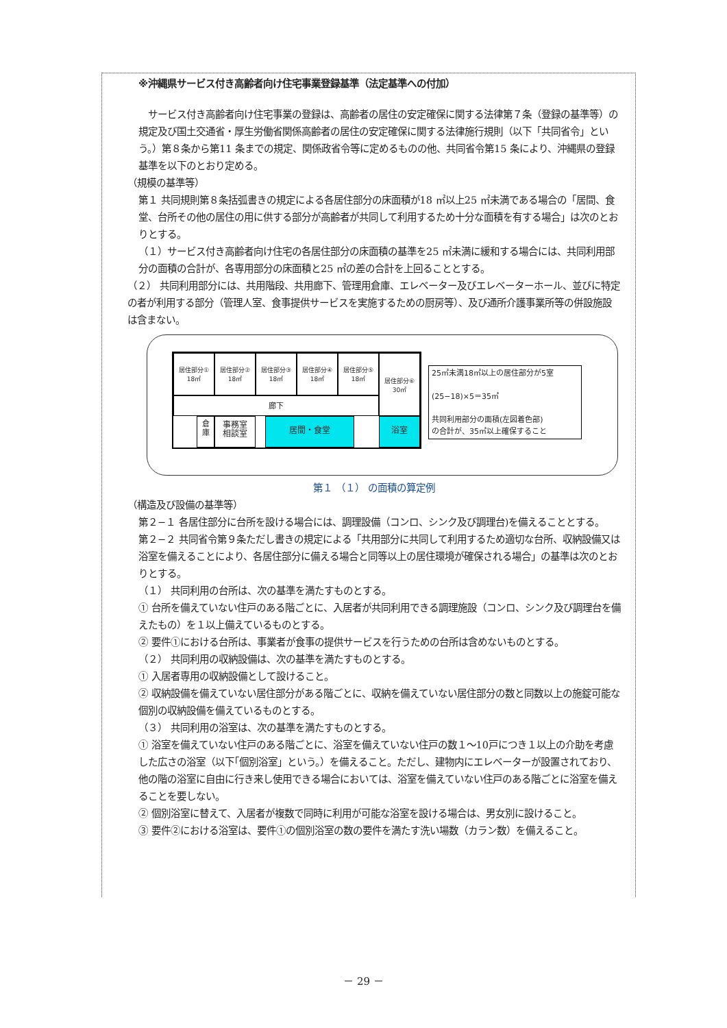※沖縄県サービス付き高齢者向け住宅事業登録基準（法定基準への付加）
　サービス付き高齢者向け住宅事業の登録は、高齢者の居住の安定確保に関する法律第７条（登録の基準等）の規定及び国土交通省・厚生労働省関係高齢者の居住の安定確保に関する法律施行規則（以下「共同省令」という。）第８条から第11 条までの規定、関係政省令等に定めるものの他、共同省令第15 条により、沖縄県の登録基準を以下のとおり定める。
（規模の基準等）
第１ 共同規則第８条括弧書きの規定による各居住部分の床面積が18 ㎡以上25 ㎡未満である場合の「居間、食堂、台所その他の居住の用に供する部分が高齢者が共同して利用するため十分な面積を有する場合」は次のとおりとする。
（１）サービス付き高齢者向け住宅の各居住部分の床面積の基準を25 ㎡未満に緩和する場合には、共同利用部分の面積の合計が、各専用部分の床面積と25 ㎡の差の合計を上回ることとする。
（２） 共同利用部分には、共用階段、共用廊下、管理用倉庫、エレベーター及びエレベーターホール、並びに特定の者が利用する部分（管理人室、食事提供サービスを実施するための厨房等）、及び通所介護事業所等の併設施設は含まない。
居住部分①
18㎡
居住部分②
18㎡
居住部分③
18㎡
居住部分④
18㎡
居住部分⑤
18㎡
居住部分⑥
30㎡
廊下
倉
庫
事務室
相談室
居間・食堂 浴室
25㎡未満18㎡以上の居住部分が5室
(25−18)×5＝35㎡
共同利用部分の面積(左図着色部)
の合計が、35㎡以上確保すること
第１ （１） の面積の算定例
（構造及び設備の基準等）
第２−１ 各居住部分に台所を設ける場合には、調理設備（コンロ、シンク及び調理台)を備えることとする。
第２−２ 共同省令第９条ただし書きの規定による「共用部分に共同して利用するため適切な台所、収納設備又は浴室を備えることにより、各居住部分に備える場合と同等以上の居住環境が確保される場合」の基準は次のとおりとする。
（１） 共同利用の台所は、次の基準を満たすものとする。
① 台所を備えていない住戸のある階ごとに、入居者が共同利用できる調理施設（コンロ、シンク及び調理台を備えたもの）を１以上備えているものとする。
② 要件①における台所は、事業者が食事の提供サービスを行うための台所は含めないものとする。
（２） 共同利用の収納設備は、次の基準を満たすものとする。
① 入居者専用の収納設備として設けること。
② 収納設備を備えていない居住部分がある階ごとに、収納を備えていない居住部分の数と同数以上の施錠可能な個別の収納設備を備えているものとする。
（３） 共同利用の浴室は、次の基準を満たすものとする。
① 浴室を備えていない住戸のある階ごとに、浴室を備えていない住戸の数１～10戸につき１以上の介助を考慮した広さの浴室（以下｢個別浴室」という。）を備えること。ただし、建物内にエレベーターが設置されており、他の階の浴室に自由に行き来し使用できる場合においては、浴室を備えていない住戸のある階ごとに浴室を備えることを要しない。
② 個別浴室に替えて、入居者が複数で同時に利用が可能な浴室を設ける場合は、男女別に設けること。
③ 要件②における浴室は、要件①の個別浴室の数の要件を満たす洗い場数（カラン数）を備えること。
－ 29 －